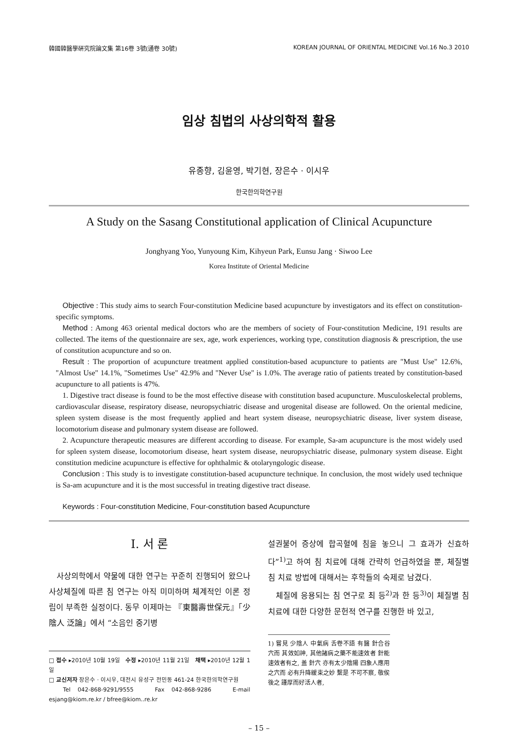韓國韓醫學硏究院論文集 第16卷 3號(通卷 30號) KOREAN JOURNAL OF ORIENTAL MEDICINE Vol.16 No.3 2010
임상 침법의 사상의학적 활용
유종향, 김윤영, 박기현, 장은수 · 이시우
한국한의학연구원
A Study on the Sasang Constitutional application of Clinical Acupuncture
Jonghyang Yoo, Yunyoung Kim, Kihyeun Park, Eunsu Jang · Siwoo Lee
Korea Institute of Oriental Medicine
Objective : This study aims to search Four-constitution Medicine based acupuncture by investigators and its effect on constitution-specific symptoms.
Method : Among 463 oriental medical doctors who are the members of society of Four-constitution Medicine, 191 results are collected. The items of the questionnaire are sex, age, work experiences, working type, constitution diagnosis & prescription, the use of constitution acupuncture and so on.
Result : The proportion of acupuncture treatment applied constitution-based acupuncture to patients are "Must Use" 12.6%, "Almost Use" 14.1%, "Sometimes Use" 42.9% and "Never Use" is 1.0%. The average ratio of patients treated by constitution-based acupuncture to all patients is 47%.
1. Digestive tract disease is found to be the most effective disease with constitution based acupuncture. Musculoskelectal problems, cardiovascular disease, respiratory disease, neuropsychiatric disease and urogenital disease are followed. On the oriental medicine, spleen system disease is the most frequently applied and heart system disease, neuropsychiatric disease, liver system disease, locomotorium disease and pulmonary system disease are followed.
2. Acupuncture therapeutic measures are different according to disease. For example, Sa-am acupuncture is the most widely used for spleen system disease, locomotorium disease, heart system disease, neuropsychiatric disease, pulmonary system disease. Eight constitution medicine acupuncture is effective for ophthalmic & otolaryngologic disease.
Conclusion : This study is to investigate constitution-based acupuncture technique. In conclusion, the most widely used technique is Sa-am acupuncture and it is the most successful in treating digestive tract disease.
Keywords : Four-constitution Medicine, Four-constitution based Acupuncture
Ⅰ. 서 론
사상의학에서 약물에 대한 연구는 꾸준히 진행되어 왔으나 사상체질에 따른 침 연구는 아직 미미하며 체계적인 이론 정립이 부족한 실정이다. 동무 이제마는 『東醫壽世保元』「少陰人 泛論」에서 “소음인 중기병
□ 접수 ▸2010년 10월 19일 수정 ▸2010년 11월 21일 채택 ▸2010년 12월 1일
□ 교신저자 장은수 · 이시우, 대전시 유성구 전민동 461-24 한국한의학연구원
Tel 042-868-9291/9555 Fax 042-868-9286 E-mail esjang@kiom.re.kr / bfree@kiom..re.kr
설권불어 증상에 합곡혈에 침을 놓으니 그 효과가 신효하다”<sup>1)</sup>고 하여 침 치료에 대해 간략히 언급하였을 뿐, 체질별 침 치료 방법에 대해서는 후학들의 숙제로 남겼다.
체질에 응용되는 침 연구로 최 등<sup>2)</sup>과 한 등<sup>3)</sup>이 체질별 침 치료에 대한 다양한 문헌적 연구를 진행한 바 있고,
1) 嘗見 少陰人 中氣病 舌卷不語 有醫 針合谷穴而 其效如神, 其他諸病之藥不能速效者 針能速效者有之, 盖 針穴 亦有太少陰陽 四象人應用之穴而 必有升降緩束之妙 繫是 不可不察, 敬俟 後之 謹厚而好活人者,
– 15 –